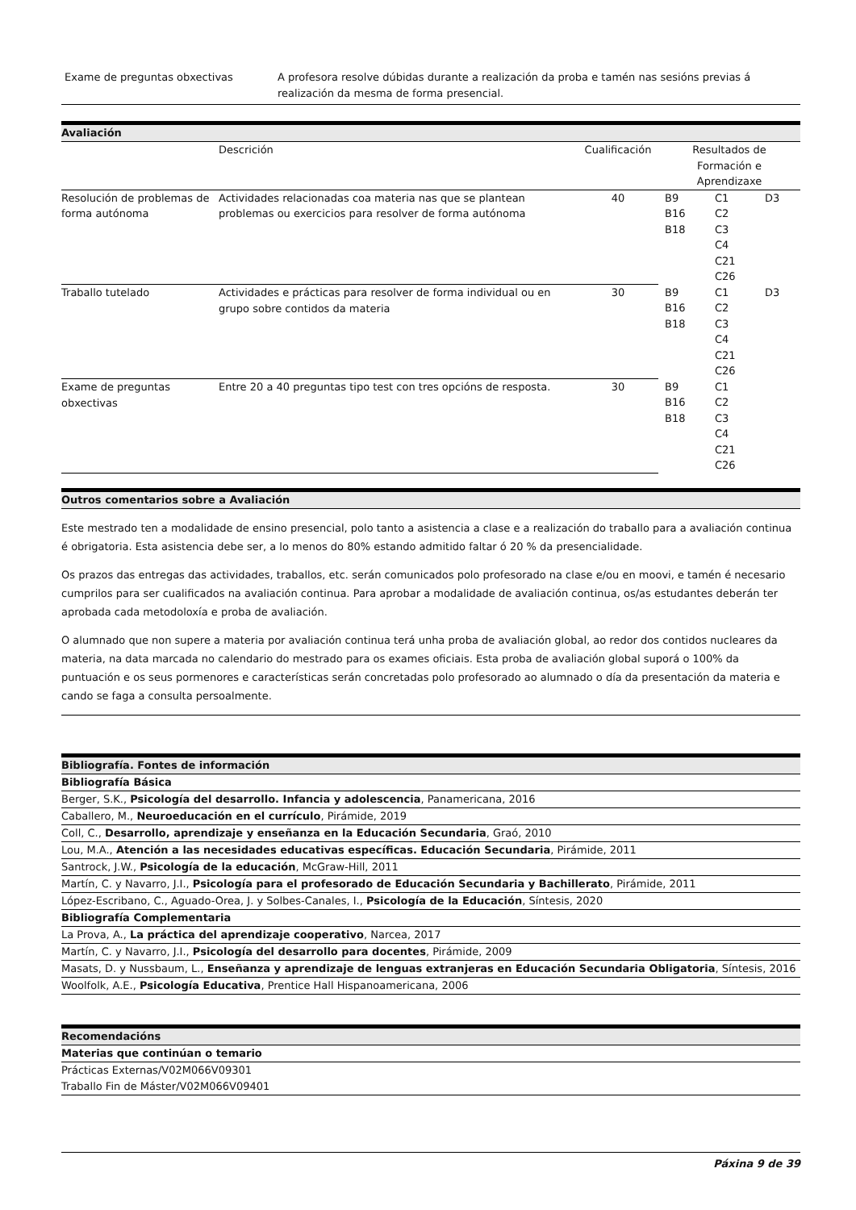| Exame de preguntas obxectivas | A profesora resolve dúbidas durante a realización da proba e tamén nas sesións previas á realización da mesma de forma presencial. |
Avaliación
| | Descrición | Cualificación | Resultados de Formación e Aprendizaxe | | |
| Resolución de problemas de forma autónoma | Actividades relacionadas coa materia nas que se plantean problemas ou exercicios para resolver de forma autónoma | 40 | B9 B16 B18 | C1 C2 C3 C4 C21 C26 | D3 |
| Traballo tutelado | Actividades e prácticas para resolver de forma individual ou en grupo sobre contidos da materia | 30 | B9 B16 B18 | C1 C2 C3 C4 C21 C26 | D3 |
| Exame de preguntas obxectivas | Entre 20 a 40 preguntas tipo test con tres opcións de resposta. | 30 | B9 B16 B18 | C1 C2 C3 C4 C21 C26 | |
Outros comentarios sobre a Avaliación
Este mestrado ten a modalidade de ensino presencial, polo tanto a asistencia a clase e a realización do traballo para a avaliación continua é obrigatoria. Esta asistencia debe ser, a lo menos do 80% estando admitido faltar ó 20 % da presencialidade.
Os prazos das entregas das actividades, traballos, etc. serán comunicados polo profesorado na clase e/ou en moovi, e tamén é necesario cumprilos para ser cualificados na avaliación continua. Para aprobar a modalidade de avaliación continua, os/as estudantes deberán ter aprobada cada metodoloxía e proba de avaliación.
O alumnado que non supere a materia por avaliación continua terá unha proba de avaliación global, ao redor dos contidos nucleares da materia, na data marcada no calendario do mestrado para os exames oficiais. Esta proba de avaliación global suporá o 100% da puntuación e os seus pormenores e características serán concretadas polo profesorado ao alumnado o día da presentación da materia e cando se faga a consulta persoalmente.
Bibliografía. Fontes de información
Bibliografía Básica
Berger, S.K., Psicología del desarrollo. Infancia y adolescencia, Panamericana, 2016
Caballero, M., Neuroeducación en el currículo, Pirámide, 2019
Coll, C., Desarrollo, aprendizaje y enseñanza en la Educación Secundaria, Graó, 2010
Lou, M.A., Atención a las necesidades educativas específicas. Educación Secundaria, Pirámide, 2011
Santrock, J.W., Psicología de la educación, McGraw-Hill, 2011
Martín, C. y Navarro, J.I., Psicología para el profesorado de Educación Secundaria y Bachillerato, Pirámide, 2011
López-Escribano, C., Aguado-Orea, J. y Solbes-Canales, I., Psicología de la Educación, Síntesis, 2020
Bibliografía Complementaria
La Prova, A., La práctica del aprendizaje cooperativo, Narcea, 2017
Martín, C. y Navarro, J.I., Psicología del desarrollo para docentes, Pirámide, 2009
Masats, D. y Nussbaum, L., Enseñanza y aprendizaje de lenguas extranjeras en Educación Secundaria Obligatoria, Síntesis, 2016
Woolfolk, A.E., Psicología Educativa, Prentice Hall Hispanoamericana, 2006
Recomendacións
Materias que continúan o temario
Prácticas Externas/V02M066V09301
Traballo Fin de Máster/V02M066V09401
Páxina 9 de 39